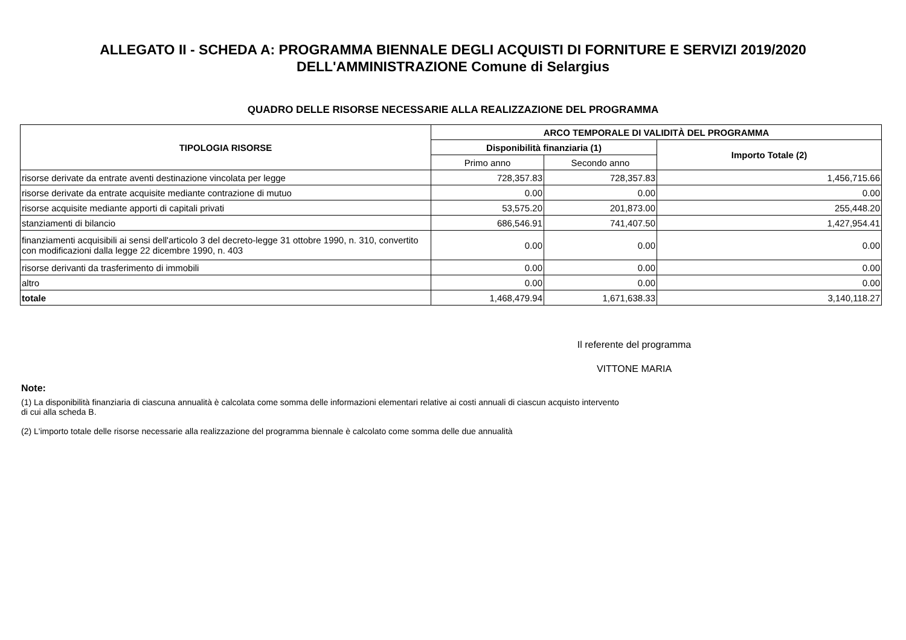ALLEGATO II - SCHEDA A: PROGRAMMA BIENNALE DEGLI ACQUISTI DI FORNITURE E SERVIZI 2019/2020
DELL'AMMINISTRAZIONE Comune di Selargius
QUADRO DELLE RISORSE NECESSARIE ALLA REALIZZAZIONE DEL PROGRAMMA
| TIPOLOGIA RISORSE | ARCO TEMPORALE DI VALIDITÀ DEL PROGRAMMA | | |
| --- | --- | --- | --- |
| | Disponibilità finanziaria (1) | | Importo Totale (2) |
| | Primo anno | Secondo anno | |
| risorse derivate da entrate aventi destinazione vincolata per legge | 728,357.83 | 728,357.83 | 1,456,715.66 |
| risorse derivate da entrate acquisite mediante contrazione di mutuo | 0.00 | 0.00 | 0.00 |
| risorse acquisite mediante apporti di capitali privati | 53,575.20 | 201,873.00 | 255,448.20 |
| stanziamenti di bilancio | 686,546.91 | 741,407.50 | 1,427,954.41 |
| finanziamenti acquisibili ai sensi dell'articolo 3 del decreto-legge 31 ottobre 1990, n. 310, convertito con modificazioni dalla legge 22 dicembre 1990, n. 403 | 0.00 | 0.00 | 0.00 |
| risorse derivanti da trasferimento di immobili | 0.00 | 0.00 | 0.00 |
| altro | 0.00 | 0.00 | 0.00 |
| totale | 1,468,479.94 | 1,671,638.33 | 3,140,118.27 |
Il referente del programma
VITTONE MARIA
Note:
(1) La disponibilità finanziaria di ciascuna annualità è calcolata come somma delle informazioni elementari relative ai costi annuali di ciascun acquisto intervento di cui alla scheda B.
(2) L'importo totale delle risorse necessarie alla realizzazione del programma biennale è calcolato come somma delle due annualità